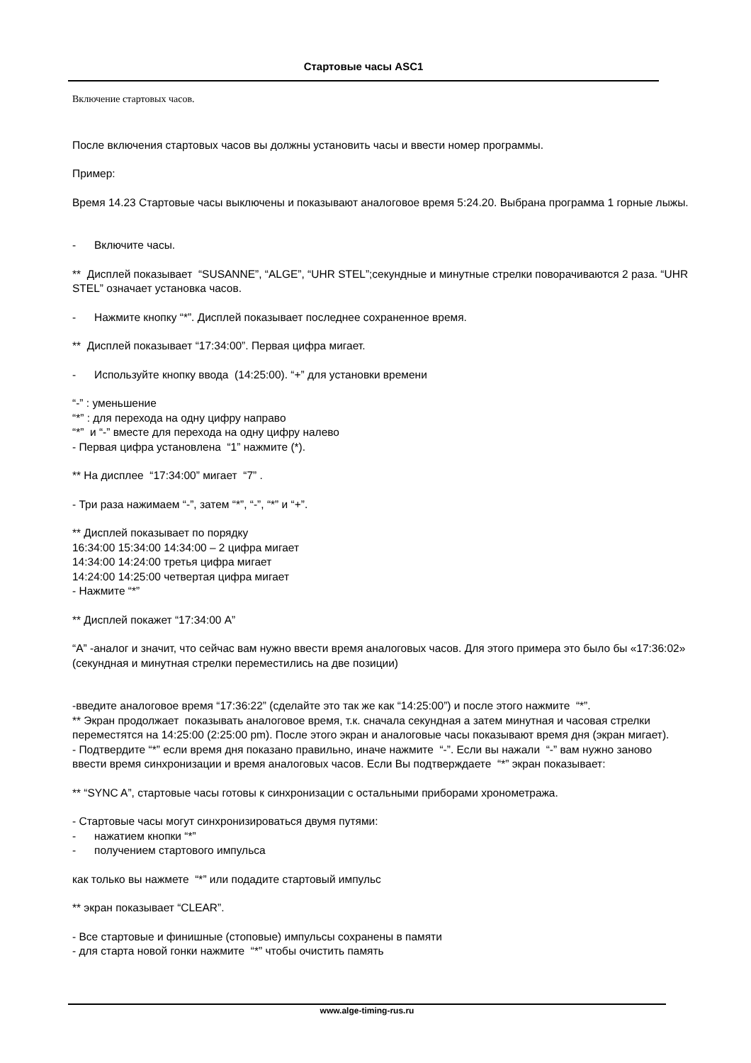Стартовые часы ASC1
Включение стартовых часов.
После включения стартовых часов вы должны установить часы и ввести номер программы.
Пример:
Время 14.23 Стартовые часы выключены и показывают аналоговое время 5:24.20. Выбрана программа 1 горные лыжы.
- Включите часы.
** Дисплей показывает “SUSANNE”, “ALGE”, “UHR STEL”;секундные и минутные стрелки поворачиваются 2 раза. “UHR STEL” означает установка часов.
- Нажмите кнопку “*”. Дисплей показывает последнее сохраненное время.
** Дисплей показывает “17:34:00”. Первая цифра мигает.
- Используйте кнопку ввода (14:25:00). “+” для установки времени
“-” : уменьшение
“*” : для перехода на одну цифру направо
“*” и “-” вместе для перехода на одну цифру налево
- Первая цифра установлена “1” нажмите (*).
** На дисплее “17:34:00” мигает “7” .
- Три раза нажимаем “-”, затем “*”, “-”, “*” и “+”.
** Дисплей показывает по порядку
16:34:00 15:34:00 14:34:00 – 2 цифра мигает
14:34:00 14:24:00 третья цифра мигает
14:24:00 14:25:00 четвертая цифра мигает
- Нажмите “*”
** Дисплей покажет “17:34:00 A”
“A” -аналог и значит, что сейчас вам нужно ввести время аналоговых часов. Для этого примера это было бы «17:36:02» (секундная и минутная стрелки переместились на две позиции)
-введите аналоговое время “17:36:22” (сделайте это так же как “14:25:00”) и после этого нажмите “*”.
** Экран продолжает показывать аналоговое время, т.к. сначала секундная а затем минутная и часовая стрелки переместятся на 14:25:00 (2:25:00 pm). После этого экран и аналоговые часы показывают время дня (экран мигает).
- Подтвердите “*” если время дня показано правильно, иначе нажмите “-”. Если вы нажали “-” вам нужно заново ввести время синхронизации и время аналоговых часов. Если Вы подтверждаете “*” экран показывает:
** “SYNC A”, стартовые часы готовы к синхронизации с остальными приборами хронометража.
- Стартовые часы могут синхронизироваться двумя путями:
- нажатием кнопки “*”
- получением стартового импульса
как только вы нажмете “*” или подадите стартовый импульс
** экран показывает “CLEAR”.
- Все стартовые и финишные (стоповые) импульсы сохранены в памяти
- для старта новой гонки нажмите “*” чтобы очистить память
www.alge-timing-rus.ru